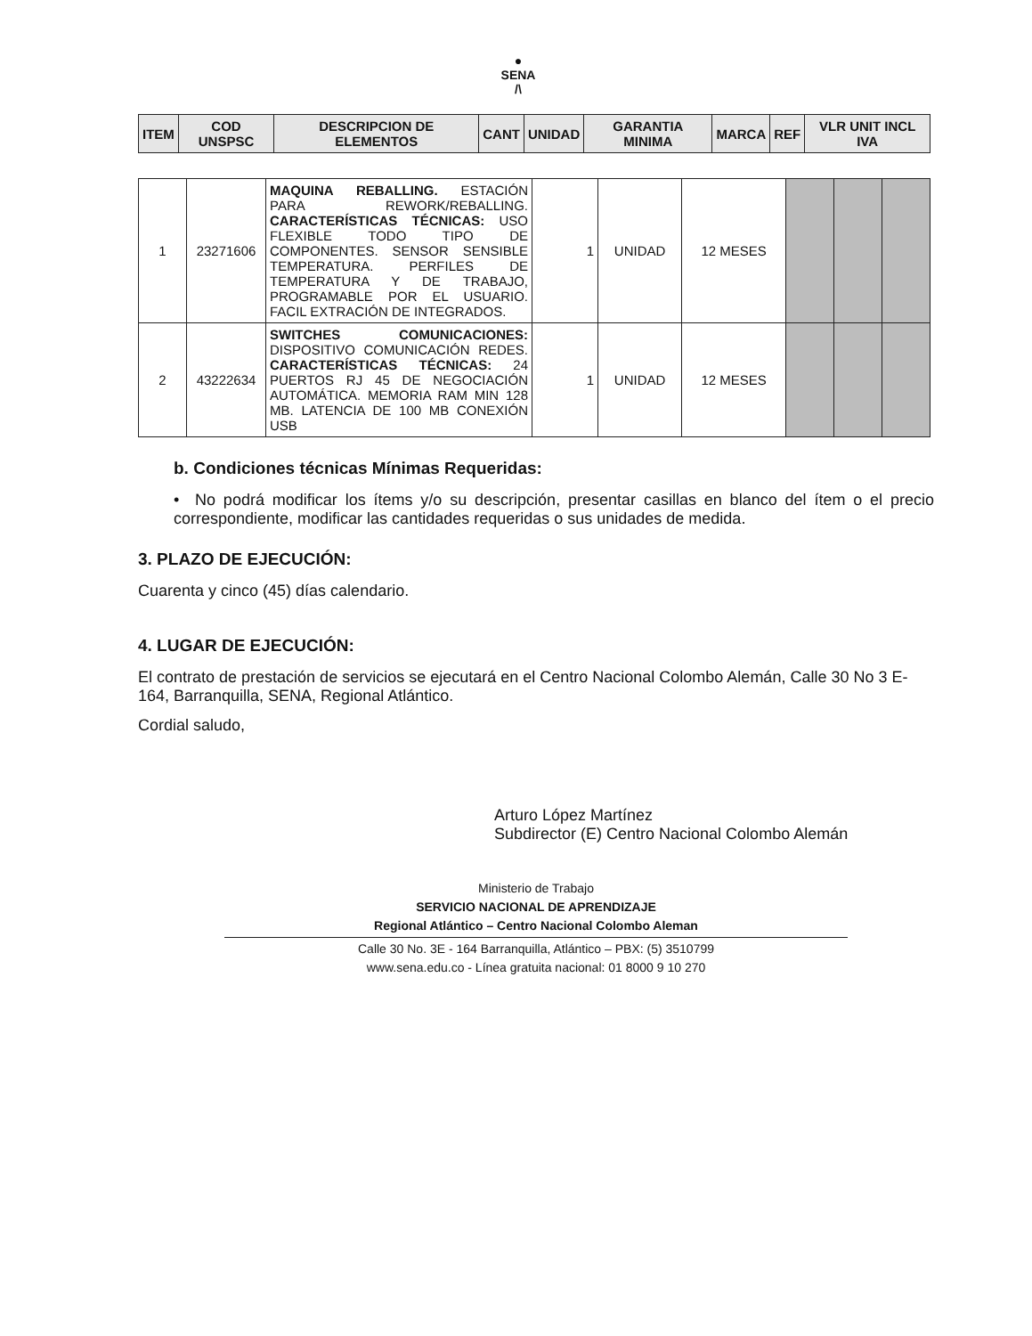●
SENA
/\
| ITEM | COD UNSPSC | DESCRIPCION DE ELEMENTOS | CANT | UNIDAD | GARANTIA MINIMA | MARCA | REF | VLR UNIT INCL IVA |
| --- | --- | --- | --- | --- | --- | --- | --- | --- |
| 1 | 23271606 | MAQUINA REBALLING. ESTACIÓN PARA REWORK/REBALLING. CARACTERÍSTICAS TÉCNICAS: USO FLEXIBLE TODO TIPO DE COMPONENTES. SENSOR SENSIBLE TEMPERATURA. PERFILES DE TEMPERATURA Y DE TRABAJO, PROGRAMABLE POR EL USUARIO. FACIL EXTRACIÓN DE INTEGRADOS. | 1 | UNIDAD | 12 MESES | | | |
| 2 | 43222634 | SWITCHES COMUNICACIONES: DISPOSITIVO COMUNICACIÓN REDES. CARACTERÍSTICAS TÉCNICAS: 24 PUERTOS RJ 45 DE NEGOCIACIÓN AUTOMÁTICA. MEMORIA RAM MIN 128 MB. LATENCIA DE 100 MB CONEXIÓN USB | 1 | UNIDAD | 12 MESES | | | |
b. Condiciones técnicas Mínimas Requeridas:
• No podrá modificar los ítems y/o su descripción, presentar casillas en blanco del ítem o el precio correspondiente, modificar las cantidades requeridas o sus unidades de medida.
3. PLAZO DE EJECUCIÓN:
Cuarenta y cinco (45) días calendario.
4. LUGAR DE EJECUCIÓN:
El contrato de prestación de servicios se ejecutará en el Centro Nacional Colombo Alemán, Calle 30 No 3 E- 164, Barranquilla, SENA, Regional Atlántico.
Cordial saludo,
Arturo López Martínez
Subdirector (E) Centro Nacional Colombo Alemán
Ministerio de Trabajo
SERVICIO NACIONAL DE APRENDIZAJE
Regional Atlántico – Centro Nacional Colombo Aleman
Calle 30 No. 3E - 164 Barranquilla, Atlántico – PBX: (5) 3510799
www.sena.edu.co - Línea gratuita nacional: 01 8000 9 10 270